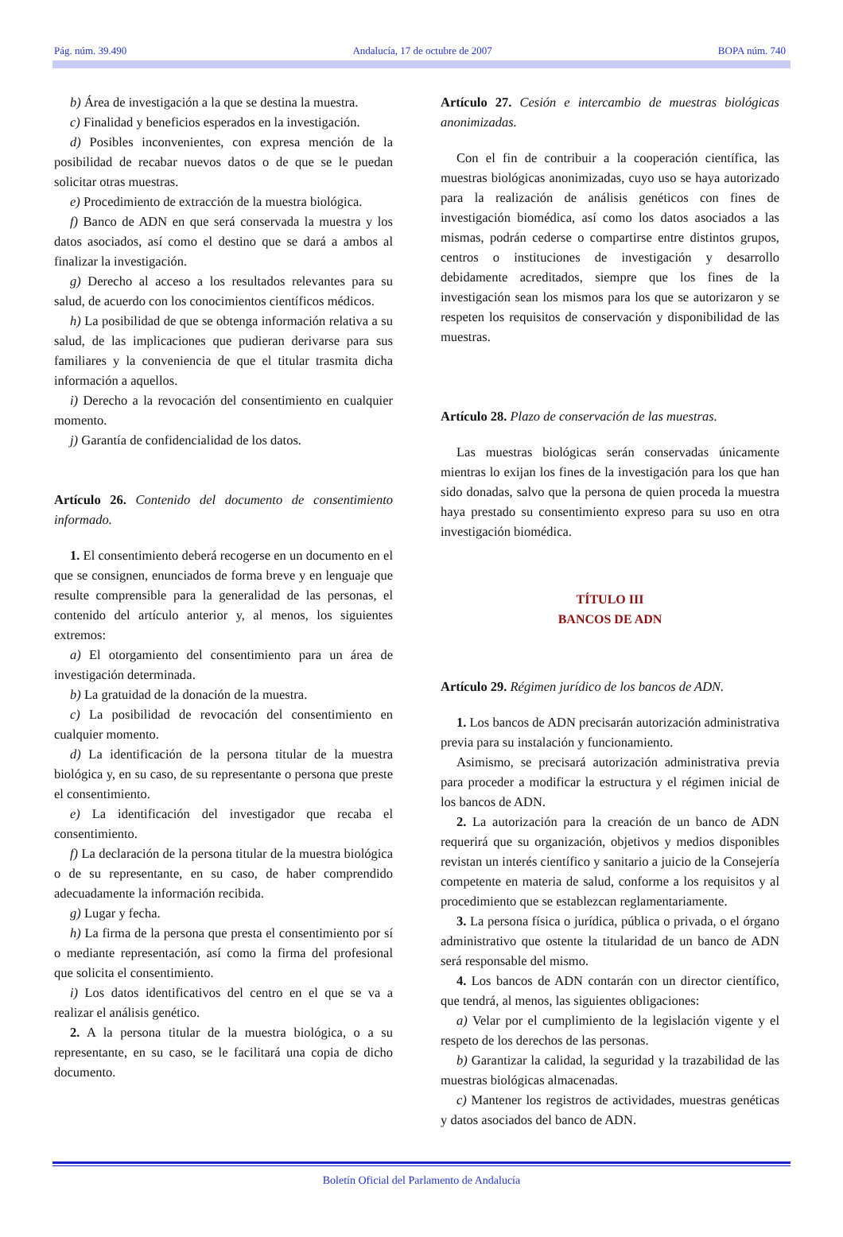Pág. núm. 39.490 Andalucía, 17 de octubre de 2007 BOPA núm. 740
b) Área de investigación a la que se destina la muestra.
c) Finalidad y beneficios esperados en la investigación.
d) Posibles inconvenientes, con expresa mención de la posibilidad de recabar nuevos datos o de que se le puedan solicitar otras muestras.
e) Procedimiento de extracción de la muestra biológica.
f) Banco de ADN en que será conservada la muestra y los datos asociados, así como el destino que se dará a ambos al finalizar la investigación.
g) Derecho al acceso a los resultados relevantes para su salud, de acuerdo con los conocimientos científicos médicos.
h) La posibilidad de que se obtenga información relativa a su salud, de las implicaciones que pudieran derivarse para sus familiares y la conveniencia de que el titular trasmita dicha información a aquellos.
i) Derecho a la revocación del consentimiento en cualquier momento.
j) Garantía de confidencialidad de los datos.
Artículo 26. Contenido del documento de consentimiento informado.
1. El consentimiento deberá recogerse en un documento en el que se consignen, enunciados de forma breve y en lenguaje que resulte comprensible para la generalidad de las personas, el contenido del artículo anterior y, al menos, los siguientes extremos:
a) El otorgamiento del consentimiento para un área de investigación determinada.
b) La gratuidad de la donación de la muestra.
c) La posibilidad de revocación del consentimiento en cualquier momento.
d) La identificación de la persona titular de la muestra biológica y, en su caso, de su representante o persona que preste el consentimiento.
e) La identificación del investigador que recaba el consentimiento.
f) La declaración de la persona titular de la muestra biológica o de su representante, en su caso, de haber comprendido adecuadamente la información recibida.
g) Lugar y fecha.
h) La firma de la persona que presta el consentimiento por sí o mediante representación, así como la firma del profesional que solicita el consentimiento.
i) Los datos identificativos del centro en el que se va a realizar el análisis genético.
2. A la persona titular de la muestra biológica, o a su representante, en su caso, se le facilitará una copia de dicho documento.
Artículo 27. Cesión e intercambio de muestras biológicas anonimizadas.
Con el fin de contribuir a la cooperación científica, las muestras biológicas anonimizadas, cuyo uso se haya autorizado para la realización de análisis genéticos con fines de investigación biomédica, así como los datos asociados a las mismas, podrán cederse o compartirse entre distintos grupos, centros o instituciones de investigación y desarrollo debidamente acreditados, siempre que los fines de la investigación sean los mismos para los que se autorizaron y se respeten los requisitos de conservación y disponibilidad de las muestras.
Artículo 28. Plazo de conservación de las muestras.
Las muestras biológicas serán conservadas únicamente mientras lo exijan los fines de la investigación para los que han sido donadas, salvo que la persona de quien proceda la muestra haya prestado su consentimiento expreso para su uso en otra investigación biomédica.
TÍTULO III
BANCOS DE ADN
Artículo 29. Régimen jurídico de los bancos de ADN.
1. Los bancos de ADN precisarán autorización administrativa previa para su instalación y funcionamiento.
Asimismo, se precisará autorización administrativa previa para proceder a modificar la estructura y el régimen inicial de los bancos de ADN.
2. La autorización para la creación de un banco de ADN requerirá que su organización, objetivos y medios disponibles revistan un interés científico y sanitario a juicio de la Consejería competente en materia de salud, conforme a los requisitos y al procedimiento que se establezcan reglamentariamente.
3. La persona física o jurídica, pública o privada, o el órgano administrativo que ostente la titularidad de un banco de ADN será responsable del mismo.
4. Los bancos de ADN contarán con un director científico, que tendrá, al menos, las siguientes obligaciones:
a) Velar por el cumplimiento de la legislación vigente y el respeto de los derechos de las personas.
b) Garantizar la calidad, la seguridad y la trazabilidad de las muestras biológicas almacenadas.
c) Mantener los registros de actividades, muestras genéticas y datos asociados del banco de ADN.
Boletín Oficial del Parlamento de Andalucía